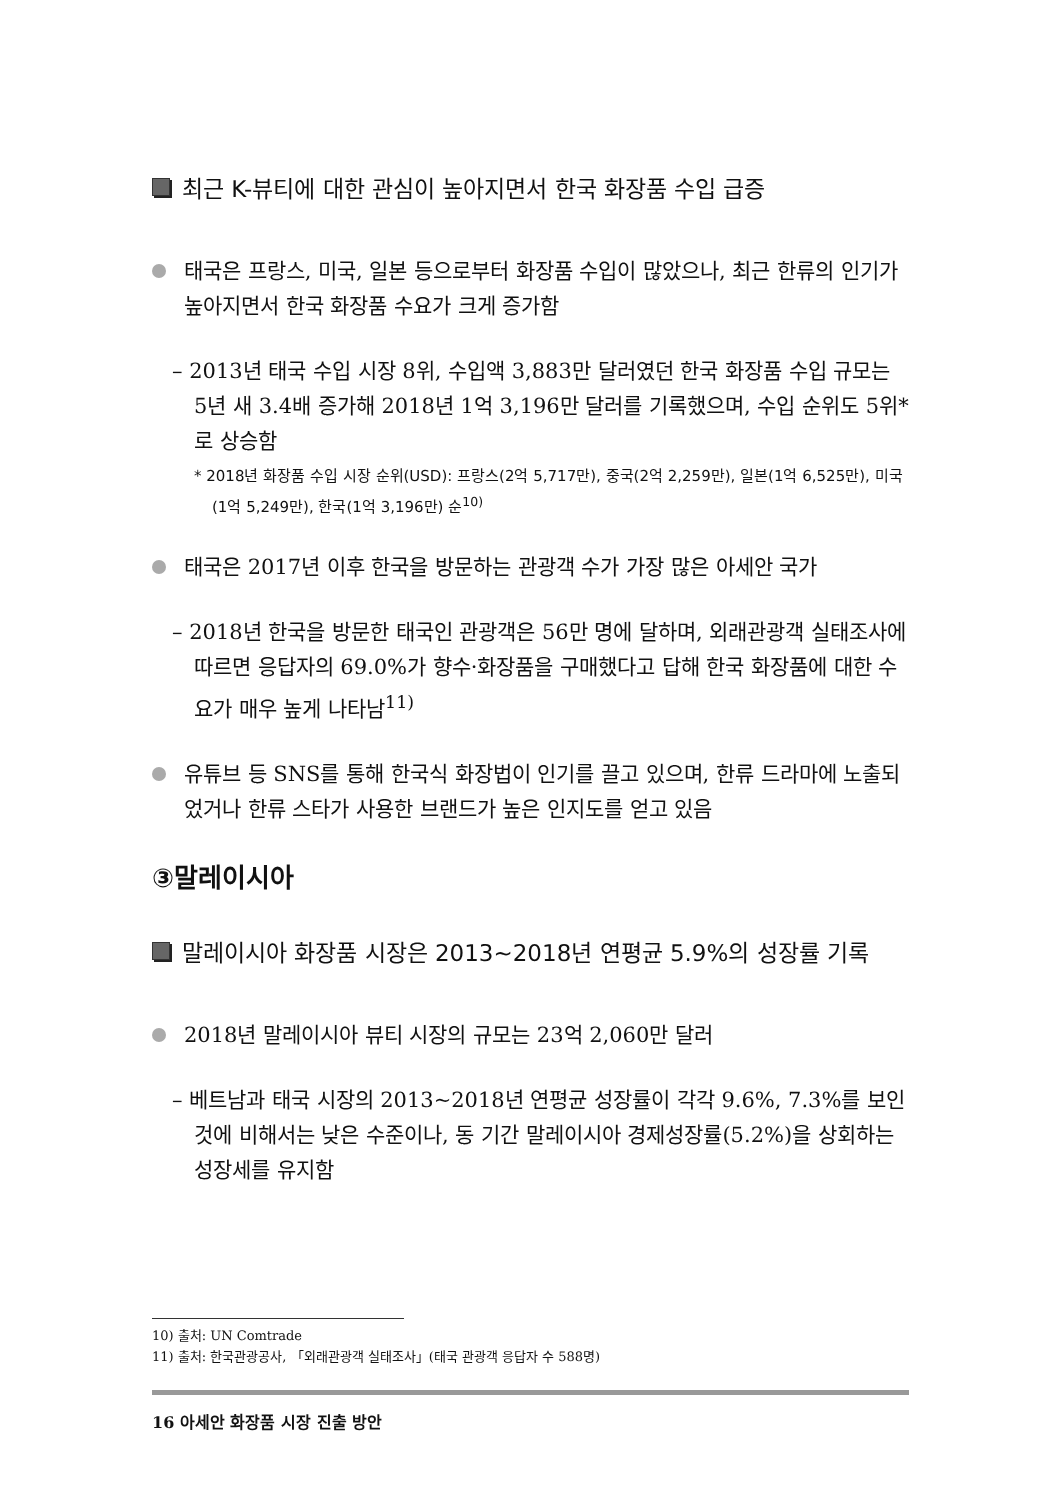최근 K-뷰티에 대한 관심이 높아지면서 한국 화장품 수입 급증
태국은 프랑스, 미국, 일본 등으로부터 화장품 수입이 많았으나, 최근 한류의 인기가 높아지면서 한국 화장품 수요가 크게 증가함
– 2013년 태국 수입 시장 8위, 수입액 3,883만 달러였던 한국 화장품 수입 규모는 5년 새 3.4배 증가해 2018년 1억 3,196만 달러를 기록했으며, 수입 순위도 5위*로 상승함
* 2018년 화장품 수입 시장 순위(USD): 프랑스(2억 5,717만), 중국(2억 2,259만), 일본(1억 6,525만), 미국(1억 5,249만), 한국(1억 3,196만) 순<sup>10)</sup>
태국은 2017년 이후 한국을 방문하는 관광객 수가 가장 많은 아세안 국가
– 2018년 한국을 방문한 태국인 관광객은 56만 명에 달하며, 외래관광객 실태조사에 따르면 응답자의 69.0%가 향수·화장품을 구매했다고 답해 한국 화장품에 대한 수요가 매우 높게 나타남<sup>11)</sup>
유튜브 등 SNS를 통해 한국식 화장법이 인기를 끌고 있으며, 한류 드라마에 노출되었거나 한류 스타가 사용한 브랜드가 높은 인지도를 얻고 있음
③말레이시아
말레이시아 화장품 시장은 2013~2018년 연평균 5.9%의 성장률 기록
2018년 말레이시아 뷰티 시장의 규모는 23억 2,060만 달러
– 베트남과 태국 시장의 2013~2018년 연평균 성장률이 각각 9.6%, 7.3%를 보인 것에 비해서는 낮은 수준이나, 동 기간 말레이시아 경제성장률(5.2%)을 상회하는 성장세를 유지함
10) 출처: UN Comtrade
11) 출처: 한국관광공사, 「외래관광객 실태조사」(태국 관광객 응답자 수 588명)
16 아세안 화장품 시장 진출 방안